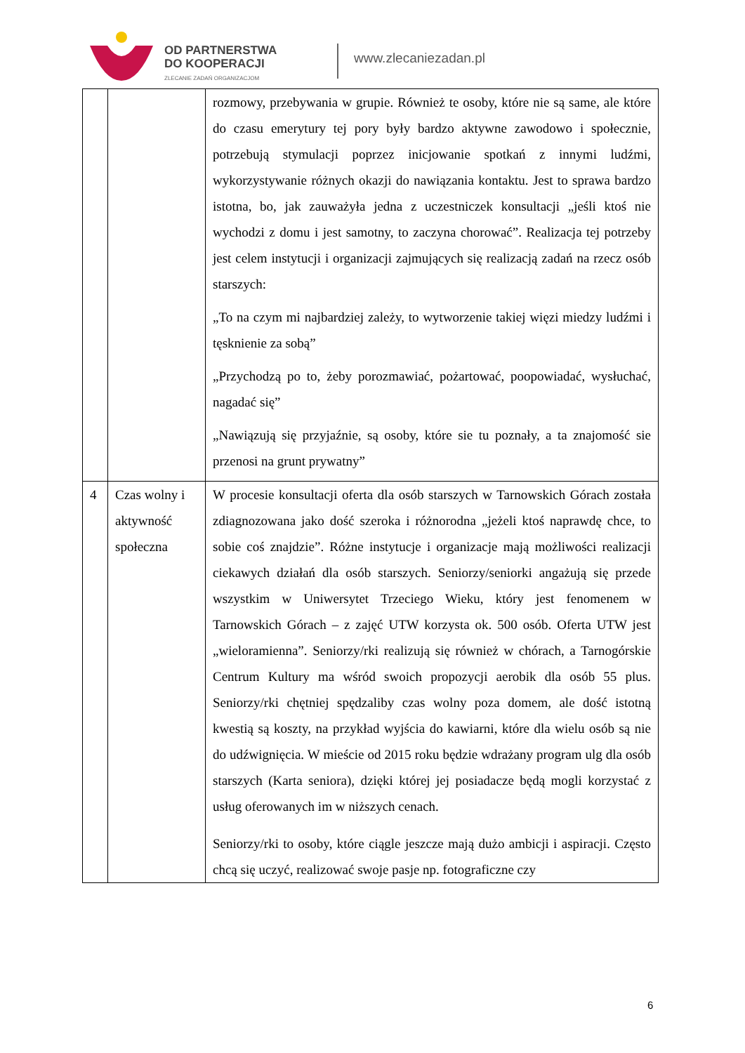OD PARTNERSTWA
DO KOOPERACJI
ZLECANIE ZADAŃ ORGANIZACJOM
www.zlecaniezadan.pl
| | | rozmowy, przebywania w grupie. Również te osoby, które nie są same, ale które do czasu emerytury tej pory były bardzo aktywne zawodowo i społecznie, potrzebują stymulacji poprzez inicjowanie spotkań z innymi ludźmi, wykorzystywanie różnych okazji do nawiązania kontaktu. Jest to sprawa bardzo istotna, bo, jak zauważyła jedna z uczestniczek konsultacji „jeśli ktoś nie wychodzi z domu i jest samotny, to zaczyna chorować”. Realizacja tej potrzeby jest celem instytucji i organizacji zajmujących się realizacją zadań na rzecz osób starszych: „To na czym mi najbardziej zależy, to wytworzenie takiej więzi miedzy ludźmi i tęsknienie za sobą” „Przychodzą po to, żeby porozmawiać, pożartować, poopowiadać, wysłuchać, nagadać się” „Nawiązują się przyjaźnie, są osoby, które sie tu poznały, a ta znajomość sie przenosi na grunt prywatny” |
| 4 | Czas wolny i aktywność społeczna | W procesie konsultacji oferta dla osób starszych w Tarnowskich Górach została zdiagnozowana jako dość szeroka i różnorodna „jeżeli ktoś naprawdę chce, to sobie coś znajdzie”. Różne instytucje i organizacje mają możliwości realizacji ciekawych działań dla osób starszych. Seniorzy/seniorki angażują się przede wszystkim w Uniwersytet Trzeciego Wieku, który jest fenomenem w Tarnowskich Górach – z zajęć UTW korzysta ok. 500 osób. Oferta UTW jest „wieloramienna”. Seniorzy/rki realizują się również w chórach, a Tarnogórskie Centrum Kultury ma wśród swoich propozycji aerobik dla osób 55 plus. Seniorzy/rki chętniej spędzaliby czas wolny poza domem, ale dość istotną kwestią są koszty, na przykład wyjścia do kawiarni, które dla wielu osób są nie do udźwignięcia. W mieście od 2015 roku będzie wdrażany program ulg dla osób starszych (Karta seniora), dzięki której jej posiadacze będą mogli korzystać z usług oferowanych im w niższych cenach. Seniorzy/rki to osoby, które ciągle jeszcze mają dużo ambicji i aspiracji. Często chcą się uczyć, realizować swoje pasje np. fotograficzne czy |
6